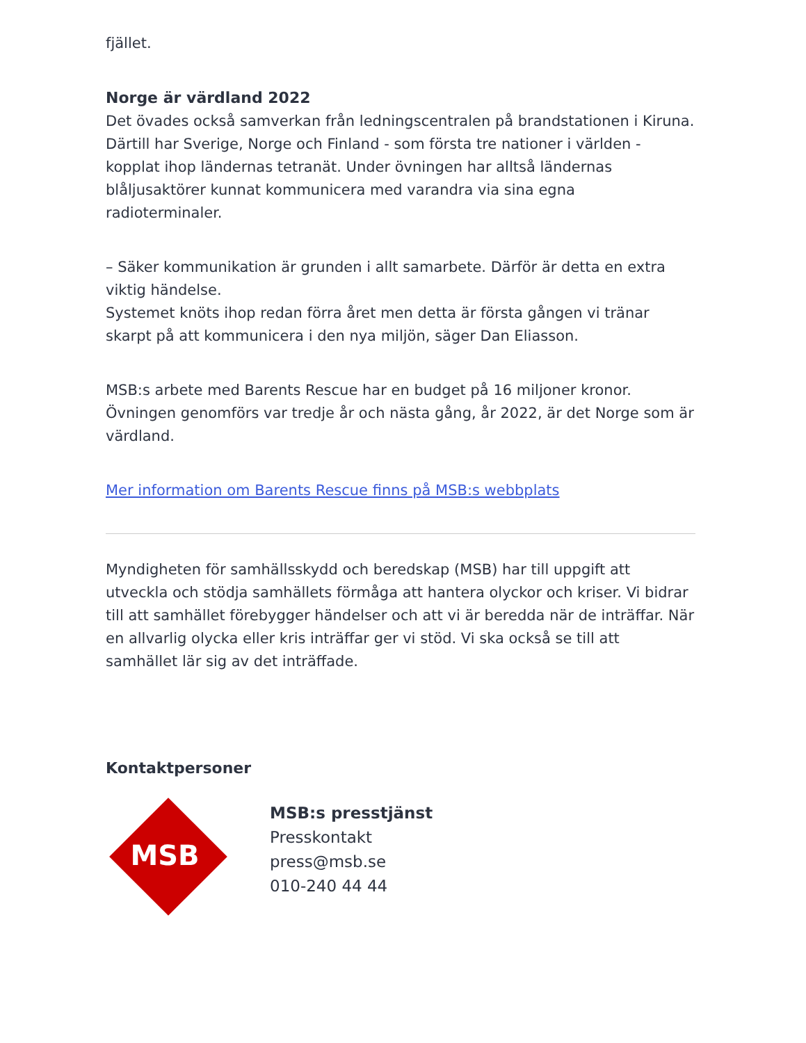fjället.
Norge är värdland 2022
Det övades också samverkan från ledningscentralen på brandstationen i Kiruna. Därtill har Sverige, Norge och Finland - som första tre nationer i världen - kopplat ihop ländernas tetranät. Under övningen har alltså ländernas blåljusaktörer kunnat kommunicera med varandra via sina egna radioterminaler.
– Säker kommunikation är grunden i allt samarbete. Därför är detta en extra viktig händelse.
Systemet knöts ihop redan förra året men detta är första gången vi tränar skarpt på att kommunicera i den nya miljön, säger Dan Eliasson.
MSB:s arbete med Barents Rescue har en budget på 16 miljoner kronor. Övningen genomförs var tredje år och nästa gång, år 2022, är det Norge som är värdland.
Mer information om Barents Rescue finns på MSB:s webbplats
Myndigheten för samhällsskydd och beredskap (MSB) har till uppgift att utveckla och stödja samhällets förmåga att hantera olyckor och kriser. Vi bidrar till att samhället förebygger händelser och att vi är beredda när de inträffar. När en allvarlig olycka eller kris inträffar ger vi stöd. Vi ska också se till att samhället lär sig av det inträffade.
Kontaktpersoner
MSB
MSB:s presstjänst
Presskontakt
press@msb.se
010-240 44 44